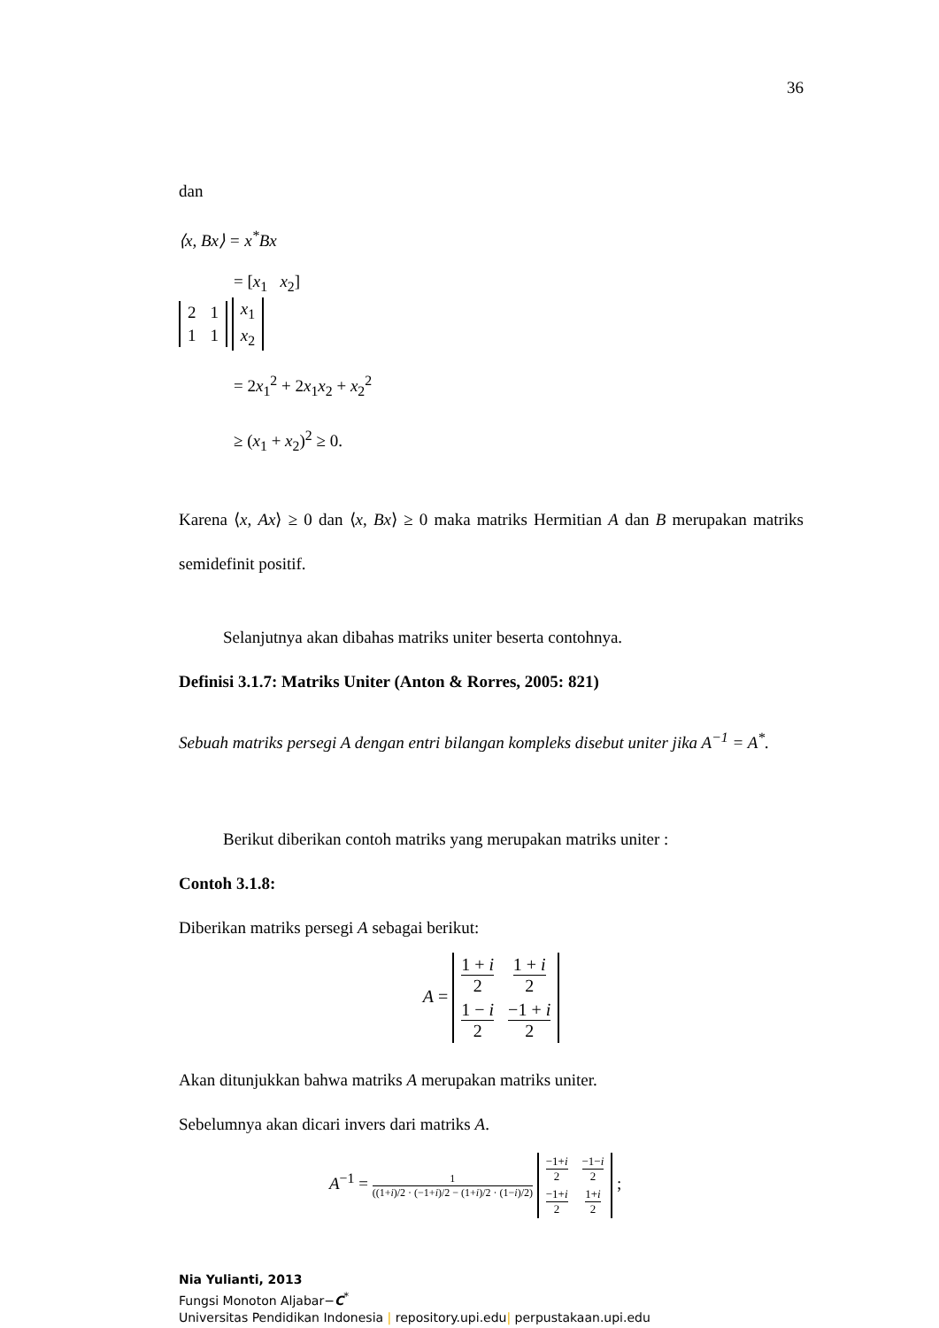36
dan
⟨x, Bx⟩ = x<sup>*</sup>Bx
= [x<sub>1</sub> x<sub>2</sub>]
| 2 | 1 |
| 1 | 1 |
| x<sub>1</sub> |
| x<sub>2</sub> |
= 2x<sub>1</sub><sup>2</sup> + 2x<sub>1</sub>x<sub>2</sub> + x<sub>2</sub><sup>2</sup>
≥ (x<sub>1</sub> + x<sub>2</sub>)<sup>2</sup> ≥ 0.
Karena ⟨x, Ax⟩ ≥ 0 dan ⟨x, Bx⟩ ≥ 0 maka matriks Hermitian A dan B merupakan matriks semidefinit positif.
Selanjutnya akan dibahas matriks uniter beserta contohnya.
Definisi 3.1.7: Matriks Uniter (Anton & Rorres, 2005: 821)
Sebuah matriks persegi A dengan entri bilangan kompleks disebut uniter jika A<sup>−1</sup> = A<sup>*</sup>.
Berikut diberikan contoh matriks yang merupakan matriks uniter :
Contoh 3.1.8:
Diberikan matriks persegi A sebagai berikut:
A =
| 1 + i 2 | 1 + i 2 |
| 1 − i 2 | −1 + i 2 |
Akan ditunjukkan bahwa matriks A merupakan matriks uniter.
Sebelumnya akan dicari invers dari matriks A.
A<sup>−1</sup> = 1 ((1+i)/2 · (−1+i)/2 − (1+i)/2 · (1−i)/2)
| −1+ i 2 | −1− i 2 |
| −1+ i 2 | 1+ i 2 |
;
Nia Yulianti, 2013
Fungsi Monoton Aljabar−C<sup>*</sup>
Universitas Pendidikan Indonesia | repository.upi.edu| perpustakaan.upi.edu